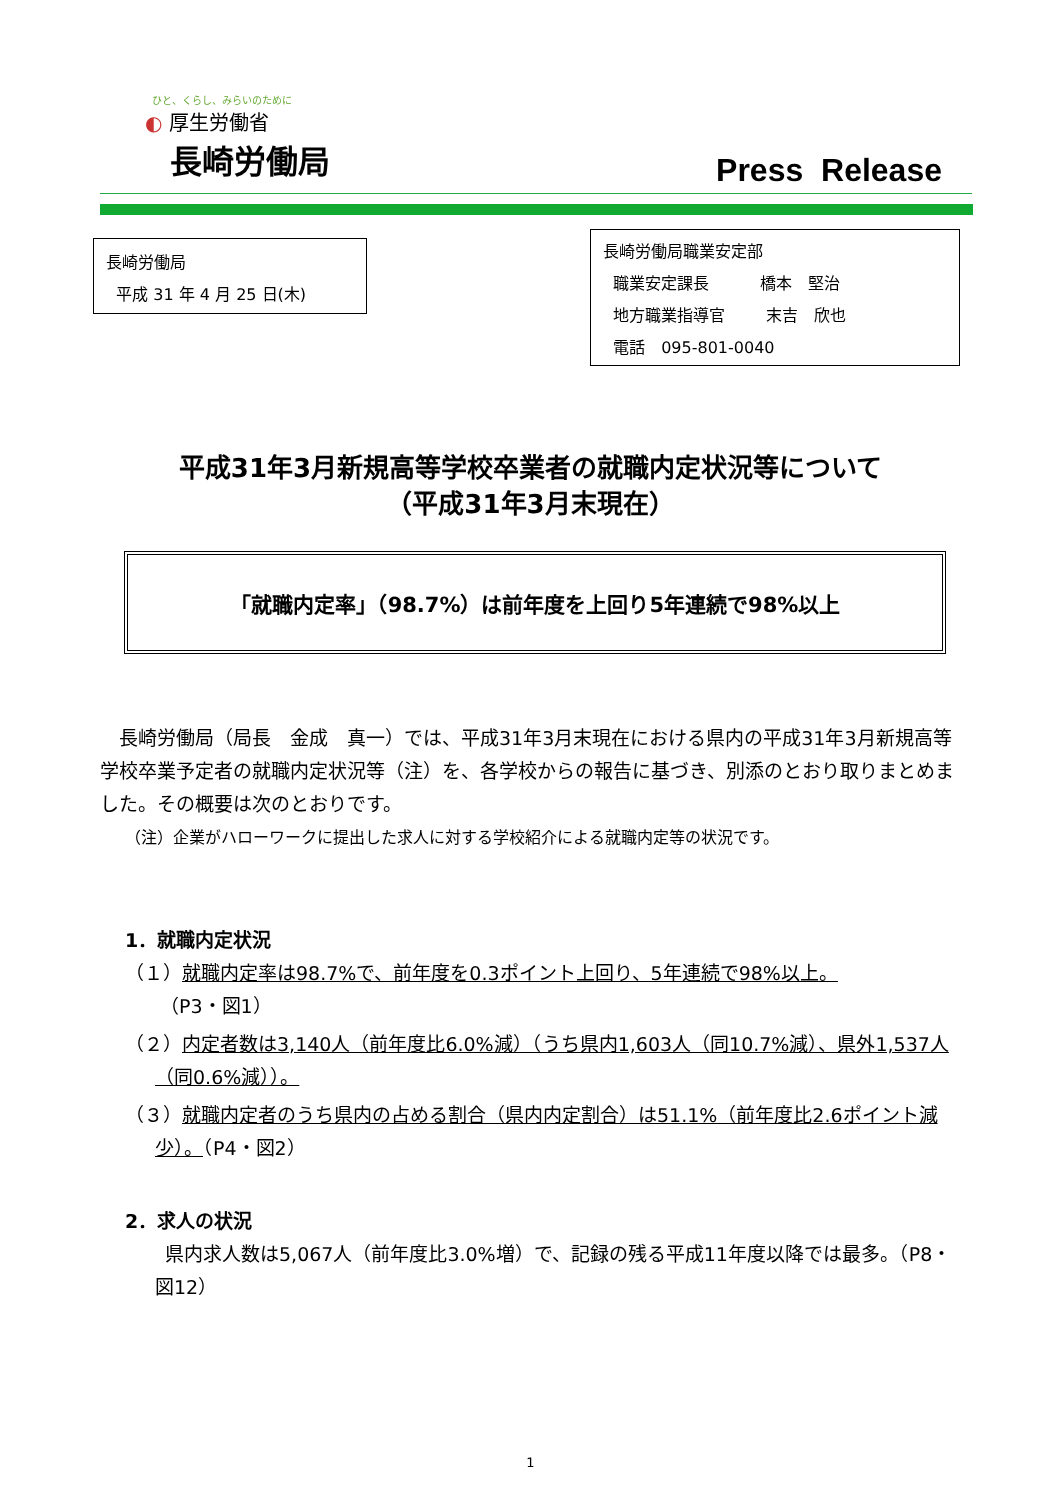ひと、くらし、みらいのために
◐ 厚生労働省
長崎労働局
Press Release
長崎労働局
平成 31 年 4 月 25 日(木)
長崎労働局職業安定部
職業安定課長 橋本　堅治
地方職業指導官 末吉　欣也
電話　095-801-0040
平成31年3月新規高等学校卒業者の就職内定状況等について
（平成31年3月末現在）
「就職内定率」（98.7%）は前年度を上回り5年連続で98%以上
長崎労働局（局長　金成　真一）では、平成31年3月末現在における県内の平成31年3月新規高等学校卒業予定者の就職内定状況等（注）を、各学校からの報告に基づき、別添のとおり取りまとめました。その概要は次のとおりです。
（注）企業がハローワークに提出した求人に対する学校紹介による就職内定等の状況です。
1．就職内定状況
（１）就職内定率は98.7%で、前年度を0.3ポイント上回り、5年連続で98%以上。
（P3・図1）
（２）内定者数は3,140人（前年度比6.0%減）（うち県内1,603人（同10.7%減）、県外1,537人（同0.6%減））。
（３）就職内定者のうち県内の占める割合（県内内定割合）は51.1%（前年度比2.6ポイント減少）。（P4・図2）
2．求人の状況
県内求人数は5,067人（前年度比3.0%増）で、記録の残る平成11年度以降では最多。（P8・図12）
1